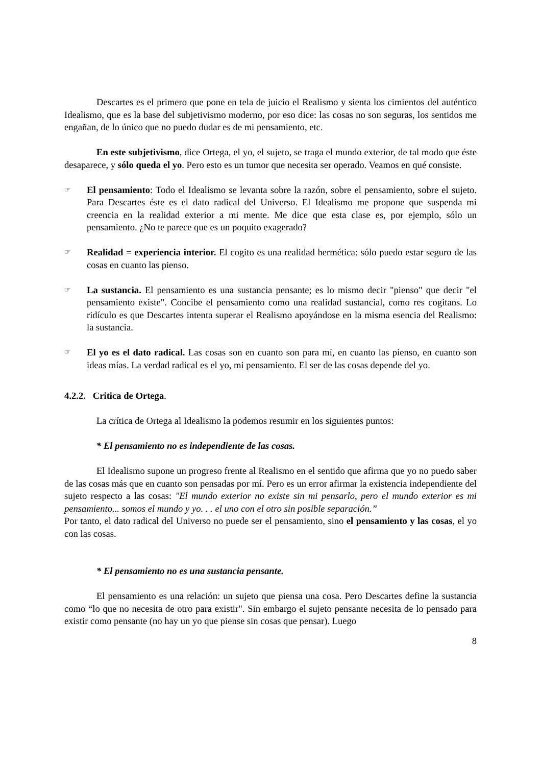Descartes es el primero que pone en tela de juicio el Realismo y sienta los cimientos del auténtico Idealismo, que es la base del subjetivismo moderno, por eso dice: las cosas no son seguras, los sentidos me engañan, de lo único que no puedo dudar es de mi pensamiento, etc.
En este subjetivismo, dice Ortega, el yo, el sujeto, se traga el mundo exterior, de tal modo que éste desaparece, y sólo queda el yo. Pero esto es un tumor que necesita ser operado. Veamos en qué consiste.
☞
El pensamiento: Todo el Idealismo se levanta sobre la razón, sobre el pensamiento, sobre el sujeto. Para Descartes éste es el dato radical del Universo. El Idealismo me propone que suspenda mi creencia en la realidad exterior a mi mente. Me dice que esta clase es, por ejemplo, sólo un pensamiento. ¿No te parece que es un poquito exagerado?
☞
Realidad = experiencia interior. El cogito es una realidad hermética: sólo puedo estar seguro de las cosas en cuanto las pienso.
☞
La sustancia. El pensamiento es una sustancia pensante; es lo mismo decir "pienso" que decir "el pensamiento existe". Concibe el pensamiento como una realidad sustancial, como res cogitans. Lo ridículo es que Descartes intenta superar el Realismo apoyándose en la misma esencia del Realismo: la sustancia.
☞
El yo es el dato radical. Las cosas son en cuanto son para mí, en cuanto las pienso, en cuanto son ideas mías. La verdad radical es el yo, mi pensamiento. El ser de las cosas depende del yo.
4.2.2. Critica de Ortega.
La crítica de Ortega al Idealismo la podemos resumir en los siguientes puntos:
* El pensamiento no es independiente de las cosas.
El Idealismo supone un progreso frente al Realismo en el sentido que afirma que yo no puedo saber de las cosas más que en cuanto son pensadas por mí. Pero es un error afirmar la existencia independiente del sujeto respecto a las cosas: "El mundo exterior no existe sin mi pensarlo, pero el mundo exterior es mi pensamiento... somos el mundo y yo. . . el uno con el otro sin posible separación.”
Por tanto, el dato radical del Universo no puede ser el pensamiento, sino el pensamiento y las cosas, el yo con las cosas.
* El pensamiento no es una sustancia pensante.
El pensamiento es una relación: un sujeto que piensa una cosa. Pero Descartes define la sustancia como “lo que no necesita de otro para existir". Sin embargo el sujeto pensante necesita de lo pensado para existir como pensante (no hay un yo que piense sin cosas que pensar). Luego
8